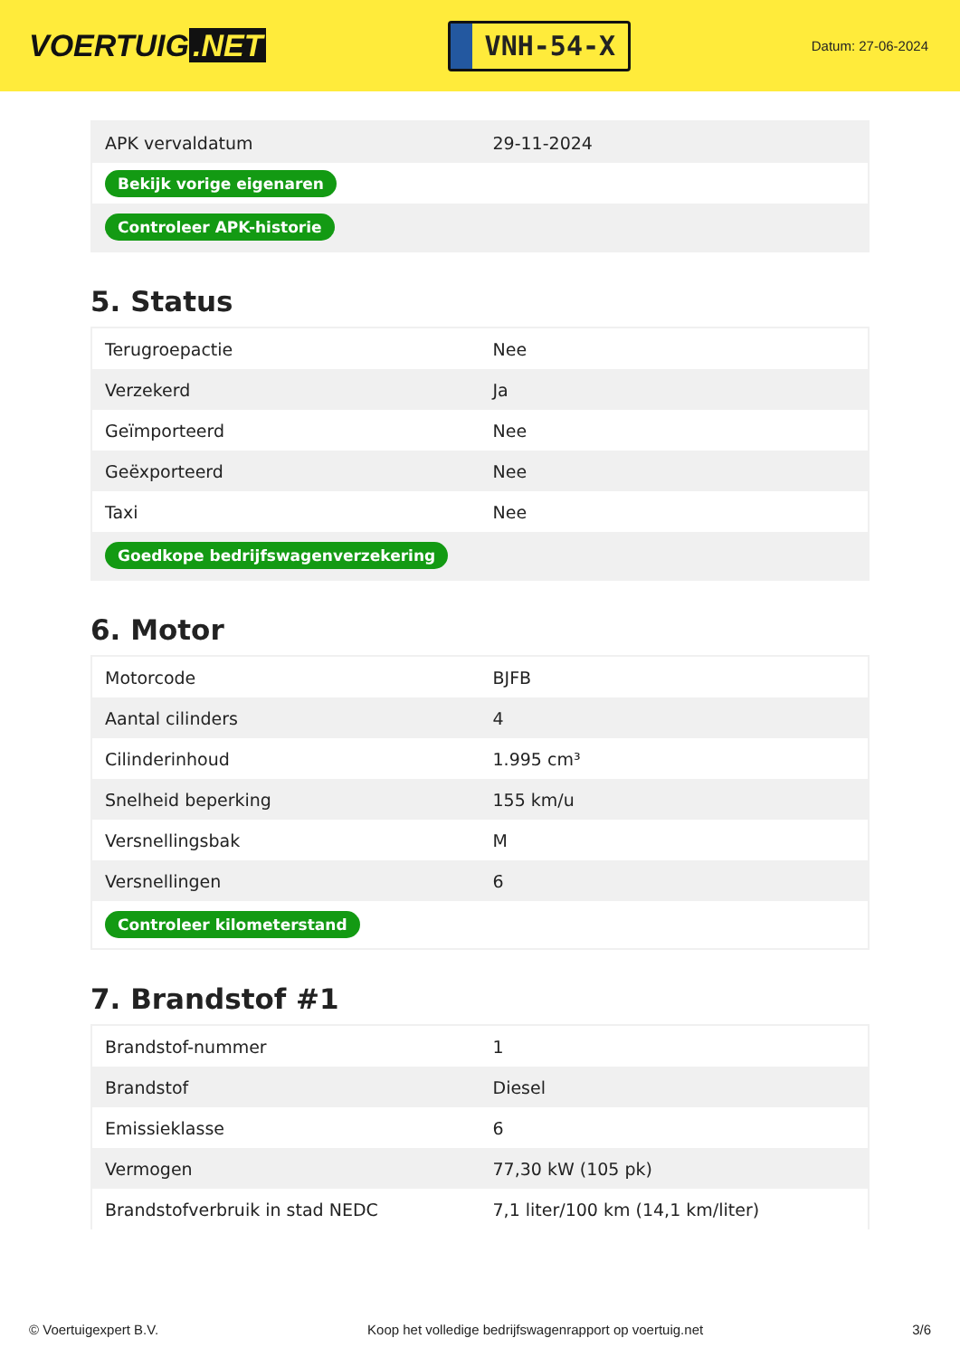VOERTUIG.NET
VNH-54-X
Datum: 27-06-2024
| APK vervaldatum | 29-11-2024 |
| Bekijk vorige eigenaren | |
| Controleer APK-historie | |
5. Status
| Terugroepactie | Nee |
| Verzekerd | Ja |
| Geïmporteerd | Nee |
| Geëxporteerd | Nee |
| Taxi | Nee |
| Goedkope bedrijfswagenverzekering | |
6. Motor
| Motorcode | BJFB |
| Aantal cilinders | 4 |
| Cilinderinhoud | 1.995 cm³ |
| Snelheid beperking | 155 km/u |
| Versnellingsbak | M |
| Versnellingen | 6 |
| Controleer kilometerstand | |
7. Brandstof #1
| Brandstof-nummer | 1 |
| Brandstof | Diesel |
| Emissieklasse | 6 |
| Vermogen | 77,30 kW (105 pk) |
| Brandstofverbruik in stad NEDC | 7,1 liter/100 km (14,1 km/liter) |
© Voertuigexpert B.V. Koop het volledige bedrijfswagenrapport op voertuig.net 3/6